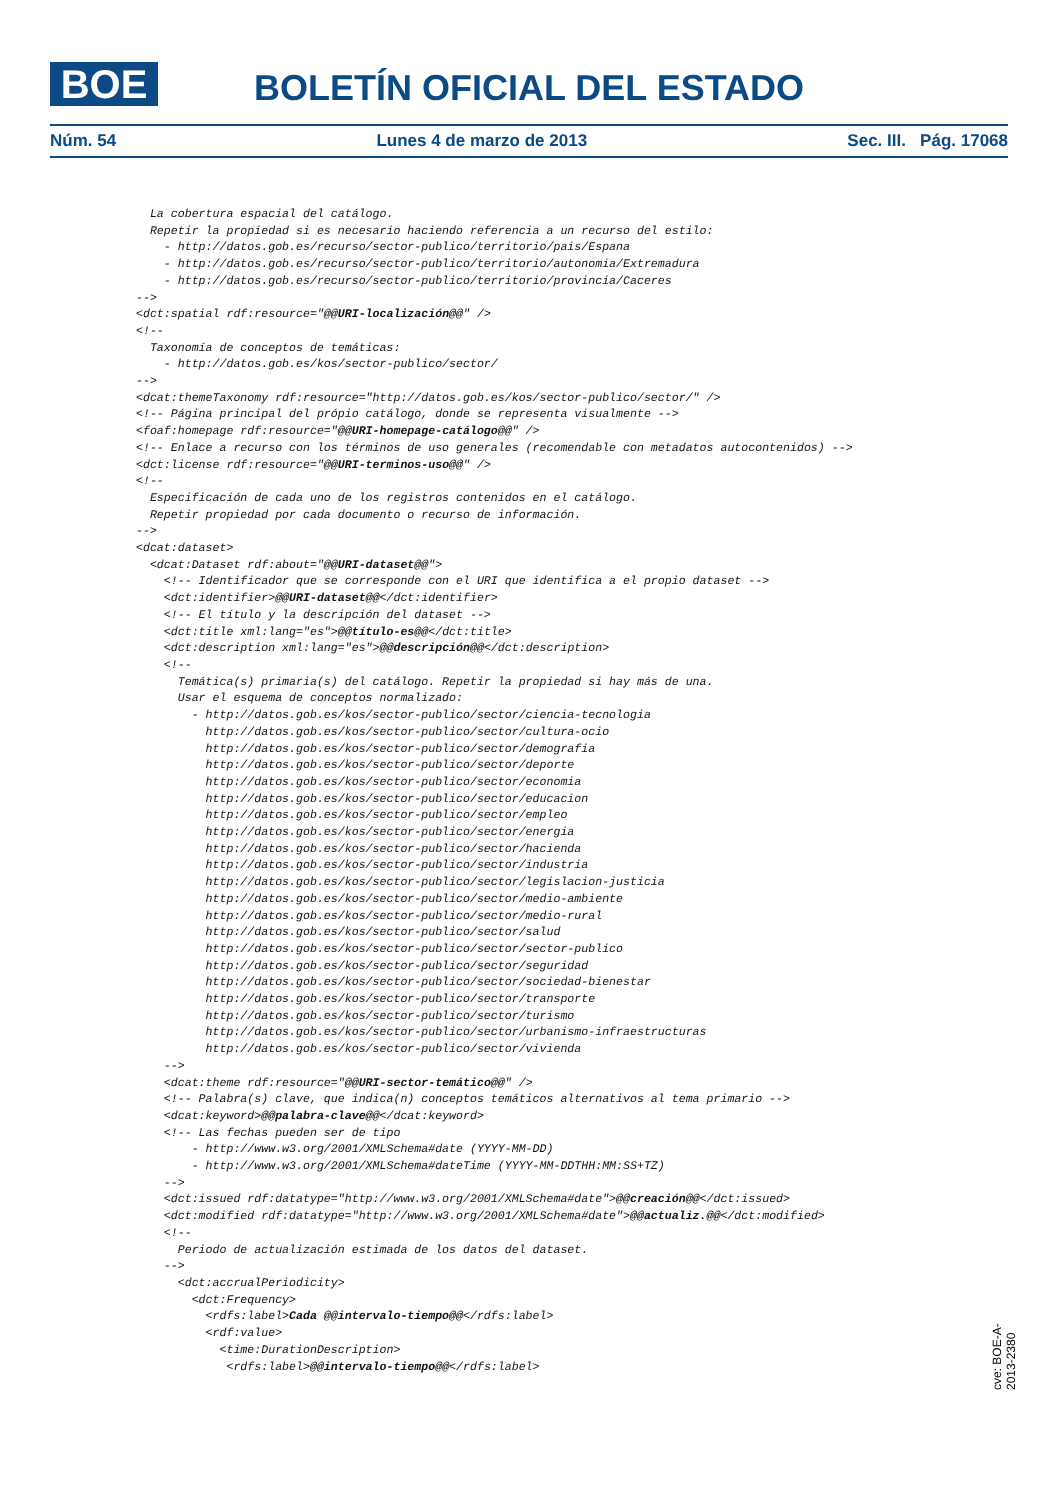BOE
BOLETÍN OFICIAL DEL ESTADO
Núm. 54 Lunes 4 de marzo de 2013 Sec. III. Pág. 17068
  La cobertura espacial del catálogo.
  Repetir la propiedad si es necesario haciendo referencia a un recurso del estilo:
    - http://datos.gob.es/recurso/sector-publico/territorio/pais/Espana
    - http://datos.gob.es/recurso/sector-publico/territorio/autonomia/Extremadura
    - http://datos.gob.es/recurso/sector-publico/territorio/provincia/Caceres
-->
<dct:spatial rdf:resource="@@URI-localización@@" />
<!--
  Taxonomía de conceptos de temáticas:
    - http://datos.gob.es/kos/sector-publico/sector/
-->
<dcat:themeTaxonomy rdf:resource="http://datos.gob.es/kos/sector-publico/sector/" />
<!-- Página principal del própio catálogo, donde se representa visualmente -->
<foaf:homepage rdf:resource="@@URI-homepage-catálogo@@" />
<!-- Enlace a recurso con los términos de uso generales (recomendable con metadatos autocontenidos) -->
<dct:license rdf:resource="@@URI-terminos-uso@@" />
<!--
  Especificación de cada uno de los registros contenidos en el catálogo.
  Repetir propiedad por cada documento o recurso de información.
-->
<dcat:dataset>
  <dcat:Dataset rdf:about="@@URI-dataset@@">
    <!-- Identificador que se corresponde con el URI que identifica a el propio dataset -->
    <dct:identifier>@@URI-dataset@@</dct:identifier>
    <!-- El título y la descripción del dataset -->
    <dct:title xml:lang="es">@@título-es@@</dct:title>
    <dct:description xml:lang="es">@@descripción@@</dct:description>
    <!--
      Temática(s) primaria(s) del catálogo. Repetir la propiedad si hay más de una.
      Usar el esquema de conceptos normalizado:
        - http://datos.gob.es/kos/sector-publico/sector/ciencia-tecnologia
          http://datos.gob.es/kos/sector-publico/sector/cultura-ocio
          http://datos.gob.es/kos/sector-publico/sector/demografia
          http://datos.gob.es/kos/sector-publico/sector/deporte
          http://datos.gob.es/kos/sector-publico/sector/economia
          http://datos.gob.es/kos/sector-publico/sector/educacion
          http://datos.gob.es/kos/sector-publico/sector/empleo
          http://datos.gob.es/kos/sector-publico/sector/energia
          http://datos.gob.es/kos/sector-publico/sector/hacienda
          http://datos.gob.es/kos/sector-publico/sector/industria
          http://datos.gob.es/kos/sector-publico/sector/legislacion-justicia
          http://datos.gob.es/kos/sector-publico/sector/medio-ambiente
          http://datos.gob.es/kos/sector-publico/sector/medio-rural
          http://datos.gob.es/kos/sector-publico/sector/salud
          http://datos.gob.es/kos/sector-publico/sector/sector-publico
          http://datos.gob.es/kos/sector-publico/sector/seguridad
          http://datos.gob.es/kos/sector-publico/sector/sociedad-bienestar
          http://datos.gob.es/kos/sector-publico/sector/transporte
          http://datos.gob.es/kos/sector-publico/sector/turismo
          http://datos.gob.es/kos/sector-publico/sector/urbanismo-infraestructuras
          http://datos.gob.es/kos/sector-publico/sector/vivienda
    -->
    <dcat:theme rdf:resource="@@URI-sector-temático@@" />
    <!-- Palabra(s) clave, que indica(n) conceptos temáticos alternativos al tema primario -->
    <dcat:keyword>@@palabra-clave@@</dcat:keyword>
    <!-- Las fechas pueden ser de tipo
        - http://www.w3.org/2001/XMLSchema#date (YYYY-MM-DD)
        - http://www.w3.org/2001/XMLSchema#dateTime (YYYY-MM-DDTHH:MM:SS+TZ)
    -->
    <dct:issued rdf:datatype="http://www.w3.org/2001/XMLSchema#date">@@creación@@</dct:issued>
    <dct:modified rdf:datatype="http://www.w3.org/2001/XMLSchema#date">@@actualiz.@@</dct:modified>
    <!--
      Periodo de actualización estimada de los datos del dataset.
    -->
      <dct:accrualPeriodicity>
        <dct:Frequency>
          <rdfs:label>Cada @@intervalo-tiempo@@</rdfs:label>
          <rdf:value>
            <time:DurationDescription>
             <rdfs:label>@@intervalo-tiempo@@</rdfs:label>
cve: BOE-A-2013-2380